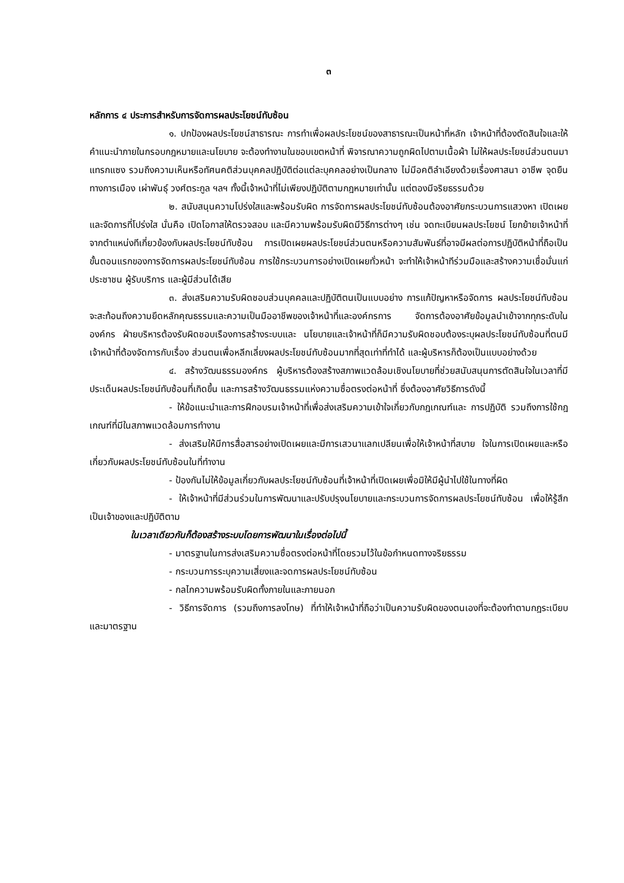๓
หลักการ ๔ ประการสำหรับการจัดการผลประโยชน์ทับซ้อน
๑. ปกป้องผลประโยชน์สาธารณะ การทำเพื่อผลประโยชน์ของสาธารณะเป็นหน้าที่หลัก เจ้าหน้าที่ต้องตัดสินใจและให้คำแนะนำภายในกรอบกฎหมายและนโยบาย จะต้องทำงานในขอบเขตหน้าที่ พิจารณาความถูกผิดไปตามเนื้อผ้า ไม่ให้ผลประโยชน์ส่วนตนมาแทรกแซง รวมถึงความเห็นหรือทัศนคติส่วนบุคคลปฏิบัติต่อแต่ละบุคคลอย่างเป็นกลาง ไม่มีอคติลำเอียงด้วยเรื่องศาสนา อาชีพ จุดยืนทางการเมือง เผ่าพันธุ์ วงศ์ตระกูล ฯลฯ ทั้งนี้เจ้าหน้าที่ไม่เพียงปฏิบัติตามกฎหมายเท่านั้น แต่ตองมีจริยธรรมด้วย
๒. สนับสนุนความโปร่งใสและพร้อมรับผิด การจัดการผลประโยชน์ทับซ้อนต้องอาศัยกระบวนการแสวงหา เปิดเผยและจัดการที่โปร่งใส นั่นคือ เปิดโอกาสให้ตรวจสอบ และมีความพร้อมรับผิดมีวิธีการต่างๆ เช่น จดทะเบียนผลประโยชน์ โยกย้ายเจ้าหน้าที่จากตำแหน่งทีเกี่ยวข้องกับผลประโยชน์ทับซ้อน การเปิดเผยผลประโยชน์ส่วนตนหรือความสัมพันธ์ที่อาจมีผลต่อการปฏิบัติหน้าที่ถือเป็นขั้นตอนแรกของการจัดการผลประโยชน์ทับซ้อน การใช้กระบวนการอย่างเปิดเผยทั่วหน้า จะทำให้เจ้าหน้าทีร่วมมือและสร้างความเชื่อมั่นแก่ประชาชน ผู้รับบริการ และผู้มีส่วนได้เสีย
๓. ส่งเสริมความรับผิดชอบส่วนบุคคลและปฏิบัติตนเป็นแบบอย่าง การแก้ปัญหาหรือจัดการ ผลประโยชน์ทับซ้อนจะสะท้อนถึงความยึดหลักคุณธรรมและความเป็นมืออาชีพของเจ้าหน้าที่และองค์กรการ จัดการต้องอาศัยข้อมูลนำเข้าจากทุกระดับในองค์กร ฝ่ายบริหารต้องรับผิดชอบเรืองการสร้างระบบและ นโยบายและเจ้าหน้าที่ก็มีความรับผิดชอบต้องระบุผลประโยชน์ทับซ้อนที่ตนมี เจ้าหน้าที่ต้องจัดการกับเรื่อง ส่วนตนเพื่อหลีกเลี่ยงผลประโยชน์ทับซ้อนมากที่สุดเท่าที่ทำได้ และผู้บริหารก็ต้องเป็นแบบอย่างด้วย
๔. สร้างวัฒนธรรมองค์กร ผู้บริหารต้องสร้างสภาพแวดล้อมเชิงนโยบายที่ช่วยสนับสนุนการตัดสินใจในเวลาที่มีประเด็นผลประโยชน์ทับซ้อนที่เกิดขึ้น และการสร้างวัฒนธรรมแห่งความซื่อตรงต่อหน้าที่ ซึ่งต้องอาศัยวิธีการดังนี้
- ให้ข้อแนะนำและการฝึกอบรมเจ้าหน้าที่เพื่อส่งเสริมความเข้าใจเกี่ยวกับกฎเกณฑ์และ การปฏิบัติ รวมถึงการใช้กฎเกณฑ์ที่มีในสภาพแวดล้อมการทำงาน
- ส่งเสริมให้มีการสื่อสารอย่างเปิดเผยและมีการเสวนาแลกเปลียนเพื่อให้เจ้าหน้าที่สบาย ใจในการเปิดเผยและหรือเกี่ยวกับผลประโยชน์ทับซ้อนในที่ทำงาน
- ป้องกันไม่ให้ข้อมูลเกี่ยวกับผลประโยชน์ทับซ้อนที่เจ้าหน้าที่เปิดเผยเพื่อมิให้มีผู้นำไปใช้ในทางที่ผิด
- ให้เจ้าหน้าที่มีส่วนร่วมในการพัฒนาและปรับปรุงนโยบายและกระบวนการจัดการผลประโยชน์ทับซ้อน เพื่อให้รู้สึกเป็นเจ้าของและปฏิบัติตาม
ในเวลาเดียวกันก็ต้องสร้างระบบโดยการพัฒนาในเรื่องต่อไปนี้
- มาตรฐานในการส่งเสริมความซื่อตรงต่อหน้าที่โดยรวมไว้ในข้อกำหนดทางจริยธรรม
- กระบวนการระบุความเสี่ยงและจดการผลประโยชน์ทับซ้อน
- กลไกความพร้อมรับผิดทั้งภายในและภายนอก
- วิธีการจัดการ (รวมถึงการลงโทษ) ที่ทำให้เจ้าหน้าที่ถือว่าเป็นความรับผิดของตนเองที่จะต้องทำตามกฎระเบียบและมาตรฐาน